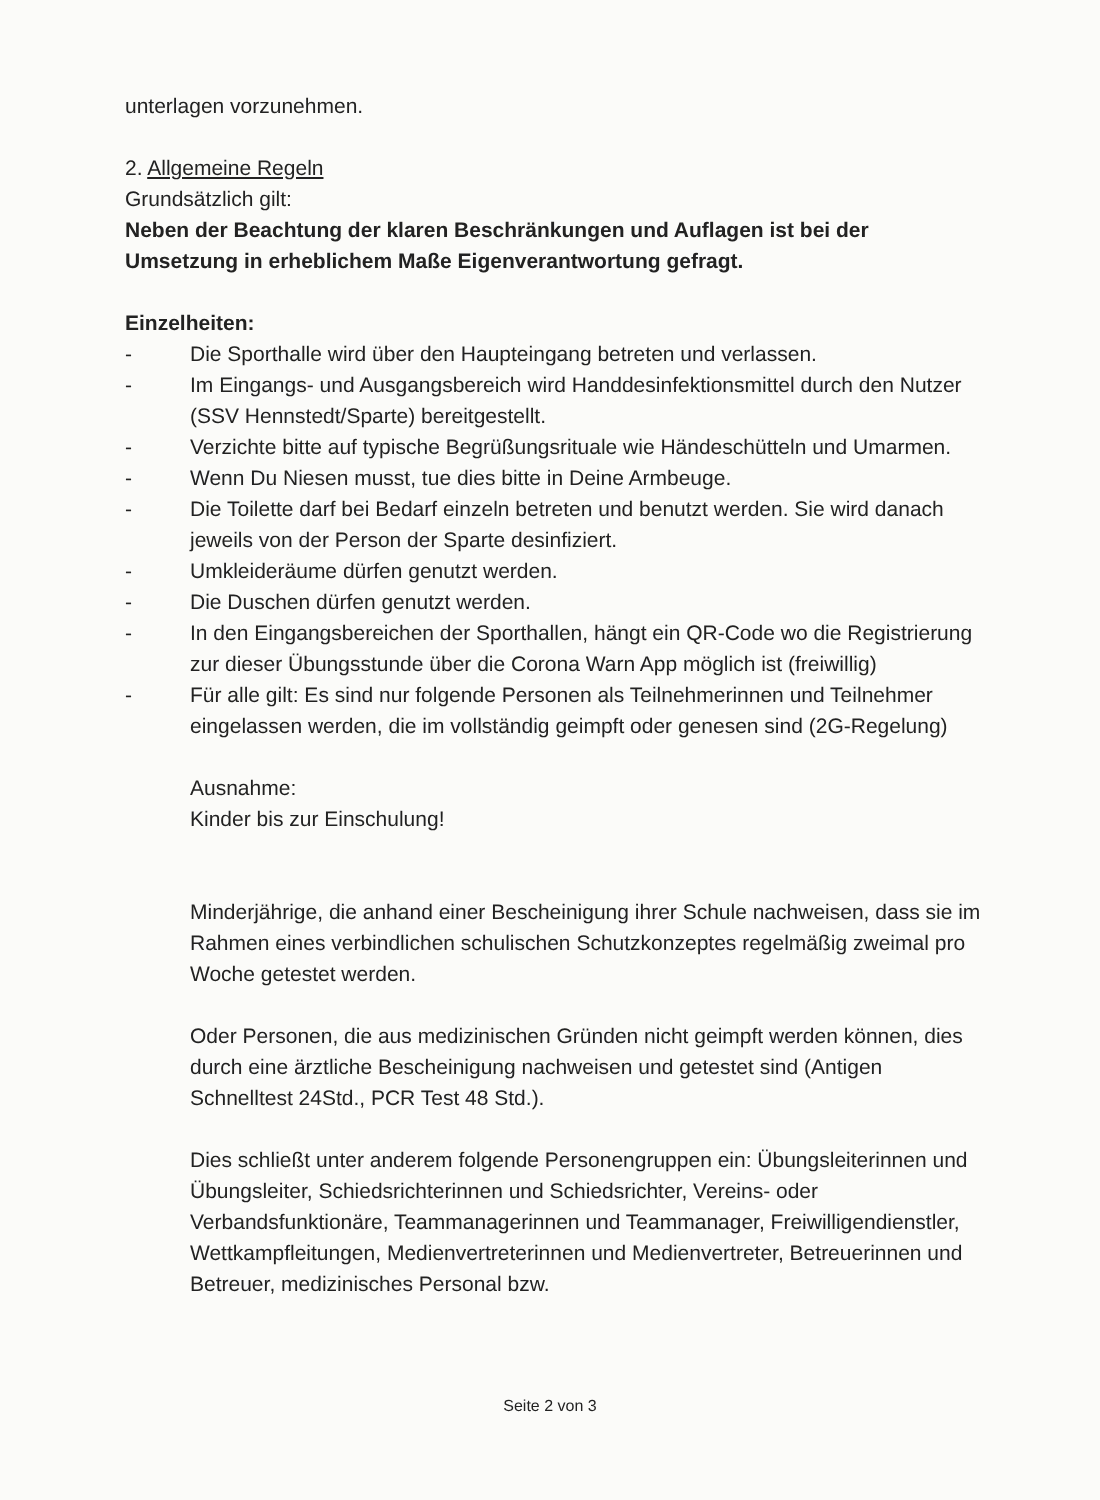unterlagen vorzunehmen.
2. Allgemeine Regeln
Grundsätzlich gilt:
Neben der Beachtung der klaren Beschränkungen und Auflagen ist bei der Umsetzung in erheblichem Maße Eigenverantwortung gefragt.
Einzelheiten:
- Die Sporthalle wird über den Haupteingang betreten und verlassen.
- Im Eingangs- und Ausgangsbereich wird Handdesinfektionsmittel durch den Nutzer (SSV Hennstedt/Sparte) bereitgestellt.
- Verzichte bitte auf typische Begrüßungsrituale wie Händeschütteln und Umarmen.
- Wenn Du Niesen musst, tue dies bitte in Deine Armbeuge.
- Die Toilette darf bei Bedarf einzeln betreten und benutzt werden. Sie wird danach jeweils von der Person der Sparte desinfiziert.
- Umkleideräume dürfen genutzt werden.
- Die Duschen dürfen genutzt werden.
- In den Eingangsbereichen der Sporthallen, hängt ein QR-Code wo die Registrierung zur dieser Übungsstunde über die Corona Warn App möglich ist (freiwillig)
- Für alle gilt: Es sind nur folgende Personen als Teilnehmerinnen und Teilnehmer eingelassen werden, die im vollständig geimpft oder genesen sind (2G-Regelung)
Ausnahme:
Kinder bis zur Einschulung!
Minderjährige, die anhand einer Bescheinigung ihrer Schule nachweisen, dass sie im Rahmen eines verbindlichen schulischen Schutzkonzeptes regelmäßig zweimal pro Woche getestet werden.
Oder Personen, die aus medizinischen Gründen nicht geimpft werden können, dies durch eine ärztliche Bescheinigung nachweisen und getestet sind (Antigen Schnelltest 24Std., PCR Test 48 Std.).
Dies schließt unter anderem folgende Personengruppen ein: Übungsleiterinnen und Übungsleiter, Schiedsrichterinnen und Schiedsrichter, Vereins- oder Verbandsfunktionäre, Teammanagerinnen und Teammanager, Freiwilligendienstler, Wettkampfleitungen, Medienvertreterinnen und Medienvertreter, Betreuerinnen und Betreuer, medizinisches Personal bzw.
Seite 2 von 3